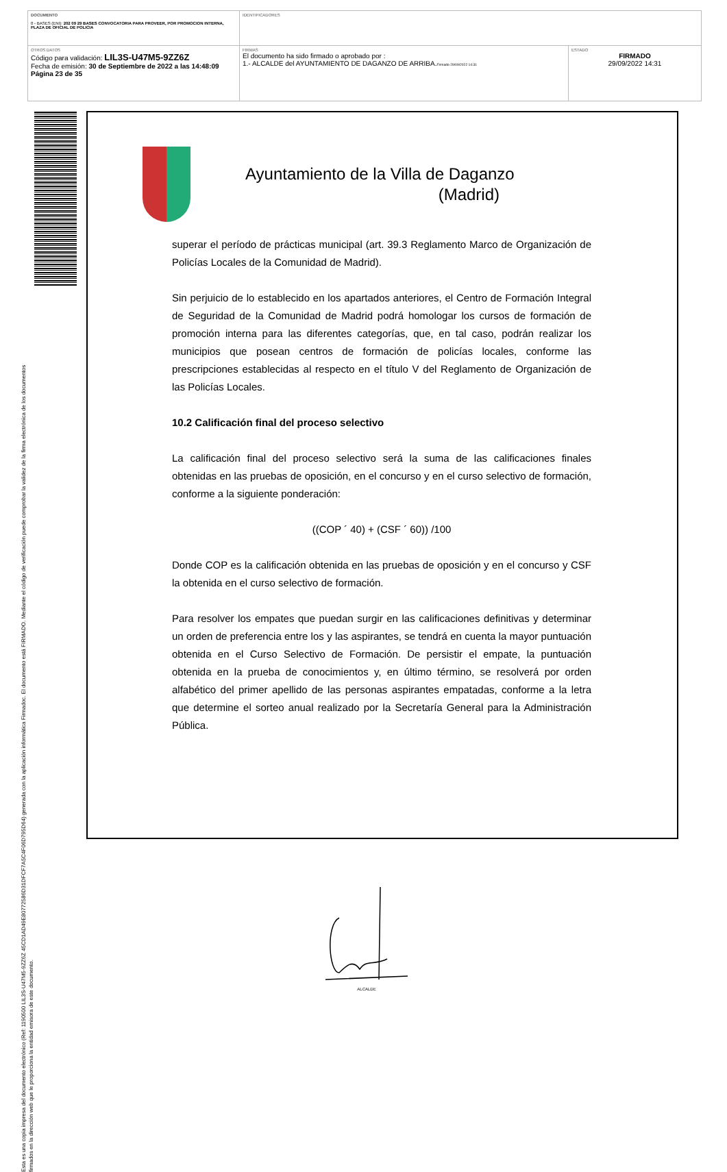| DOCUMENTO 0 - BASES (ENI): 202 09 29 BASES CONVOCATORIA PARA PROVEER, POR PROMOCION INTERNA, PLAZA DE OFICIAL DE POLICIA | IDENTIFICADORES | |
| OTROS DATOS Código para validación: LIL3S-U47M5-9ZZ6Z Fecha de emisión: 30 de Septiembre de 2022 a las 14:48:09 Página 23 de 35 | FIRMAS El documento ha sido firmado o aprobado por : 1.- ALCALDE del AYUNTAMIENTO DE DAGANZO DE ARRIBA. Firmado 29/09/2022 14:31 | ESTADO FIRMADO 29/09/2022 14:31 |
Esta es una copia impresa del documento electrónico (Ref: 1190500 LIL3S-U47M5-9ZZ6Z 45CD1AD49E80772586D31DFCF7A5C4F06D795D64) generada con la aplicación informática Firmadoc. El documento está FIRMADO. Mediante el código de verificación puede comprobar la validez de la firma electrónica de los documentos firmados en la dirección web que le proporciona la entidad emisora de este documento.
Ayuntamiento de la Villa de Daganzo
(Madrid)
superar el período de prácticas municipal (art. 39.3 Reglamento Marco de Organización de Policías Locales de la Comunidad de Madrid).
Sin perjuicio de lo establecido en los apartados anteriores, el Centro de Formación Integral de Seguridad de la Comunidad de Madrid podrá homologar los cursos de formación de promoción interna para las diferentes categorías, que, en tal caso, podrán realizar los municipios que posean centros de formación de policías locales, conforme las prescripciones establecidas al respecto en el título V del Reglamento de Organización de las Policías Locales.
10.2 Calificación final del proceso selectivo
La calificación final del proceso selectivo será la suma de las calificaciones finales obtenidas en las pruebas de oposición, en el concurso y en el curso selectivo de formación, conforme a la siguiente ponderación:
((COP ´ 40) + (CSF ´ 60)) /100
Donde COP es la calificación obtenida en las pruebas de oposición y en el concurso y CSF la obtenida en el curso selectivo de formación.
Para resolver los empates que puedan surgir en las calificaciones definitivas y determinar un orden de preferencia entre los y las aspirantes, se tendrá en cuenta la mayor puntuación obtenida en el Curso Selectivo de Formación. De persistir el empate, la puntuación obtenida en la prueba de conocimientos y, en último término, se resolverá por orden alfabético del primer apellido de las personas aspirantes empatadas, conforme a la letra que determine el sorteo anual realizado por la Secretaría General para la Administración Pública.
ALCALDE